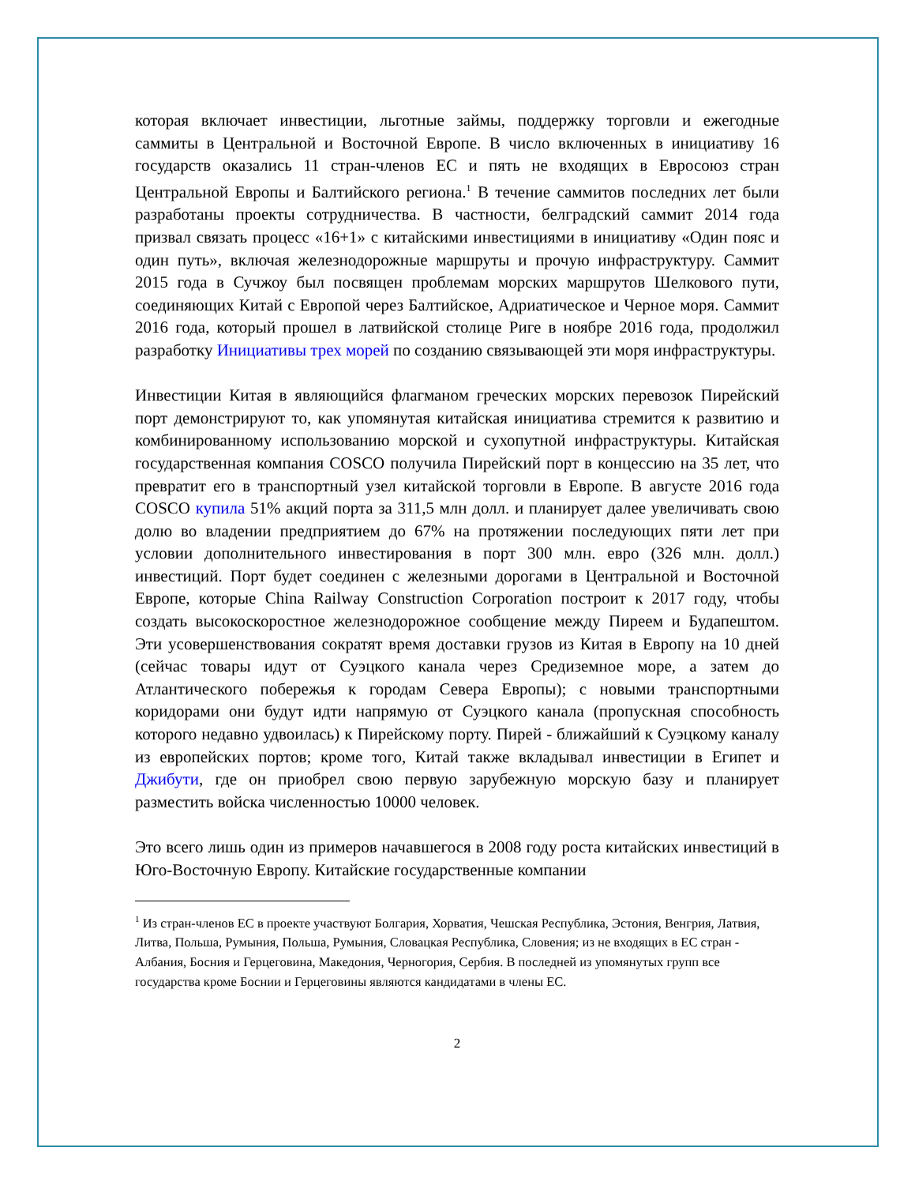которая включает инвестиции, льготные займы, поддержку торговли и ежегодные саммиты в Центральной и Восточной Европе. В число включенных в инициативу 16 государств оказались 11 стран-членов ЕС и пять не входящих в Евросоюз стран Центральной Европы и Балтийского региона.<sup>1</sup> В течение саммитов последних лет были разработаны проекты сотрудничества. В частности, белградский саммит 2014 года призвал связать процесс «16+1» с китайскими инвестициями в инициативу «Один пояс и один путь», включая железнодорожные маршруты и прочую инфраструктуру. Саммит 2015 года в Сучжоу был посвящен проблемам морских маршрутов Шелкового пути, соединяющих Китай с Европой через Балтийское, Адриатическое и Черное моря. Саммит 2016 года, который прошел в латвийской столице Риге в ноябре 2016 года, продолжил разработку Инициативы трех морей по созданию связывающей эти моря инфраструктуры.
Инвестиции Китая в являющийся флагманом греческих морских перевозок Пирейский порт демонстрируют то, как упомянутая китайская инициатива стремится к развитию и комбинированному использованию морской и сухопутной инфраструктуры. Китайская государственная компания COSCO получила Пирейский порт в концессию на 35 лет, что превратит его в транспортный узел китайской торговли в Европе. В августе 2016 года COSCO купила 51% акций порта за 311,5 млн долл. и планирует далее увеличивать свою долю во владении предприятием до 67% на протяжении последующих пяти лет при условии дополнительного инвестирования в порт 300 млн. евро (326 млн. долл.) инвестиций. Порт будет соединен с железными дорогами в Центральной и Восточной Европе, которые China Railway Construction Corporation построит к 2017 году, чтобы создать высокоскоростное железнодорожное сообщение между Пиреем и Будапештом. Эти усовершенствования сократят время доставки грузов из Китая в Европу на 10 дней (сейчас товары идут от Суэцкого канала через Средиземное море, а затем до Атлантического побережья к городам Севера Европы); с новыми транспортными коридорами они будут идти напрямую от Суэцкого канала (пропускная способность которого недавно удвоилась) к Пирейскому порту. Пирей - ближайший к Суэцкому каналу из европейских портов; кроме того, Китай также вкладывал инвестиции в Египет и Джибути, где он приобрел свою первую зарубежную морскую базу и планирует разместить войска численностью 10000 человек.
Это всего лишь один из примеров начавшегося в 2008 году роста китайских инвестиций в Юго-Восточную Европу. Китайские государственные компании
<sup>1</sup> Из стран-членов ЕС в проекте участвуют Болгария, Хорватия, Чешская Республика, Эстония, Венгрия, Латвия, Литва, Польша, Румыния, Польша, Румыния, Словацкая Республика, Словения; из не входящих в ЕС стран - Албания, Босния и Герцеговина, Македония, Черногория, Сербия. В последней из упомянутых групп все государства кроме Боснии и Герцеговины являются кандидатами в члены ЕС.
2